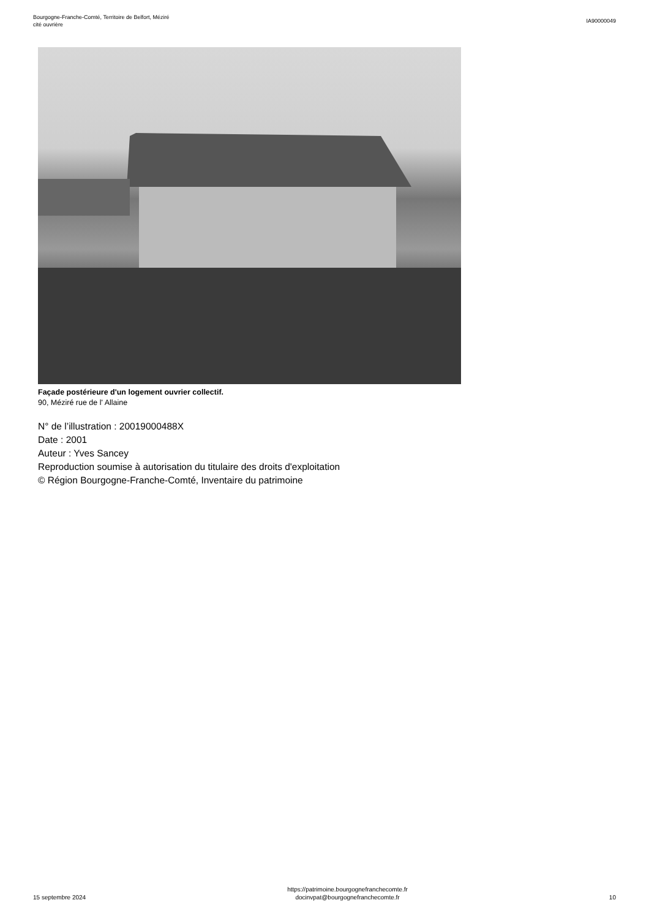Bourgogne-Franche-Comté, Territoire de Belfort, Méziré
cité ouvrière
IA90000049
Façade postérieure d'un logement ouvrier collectif.
90, Méziré rue de l' Allaine
N° de l’illustration : 20019000488X
Date : 2001
Auteur : Yves Sancey
Reproduction soumise à autorisation du titulaire des droits d'exploitation
© Région Bourgogne-Franche-Comté, Inventaire du patrimoine
15 septembre 2024
https://patrimoine.bourgognefranchecomte.fr
docinvpat@bourgognefranchecomte.fr
10